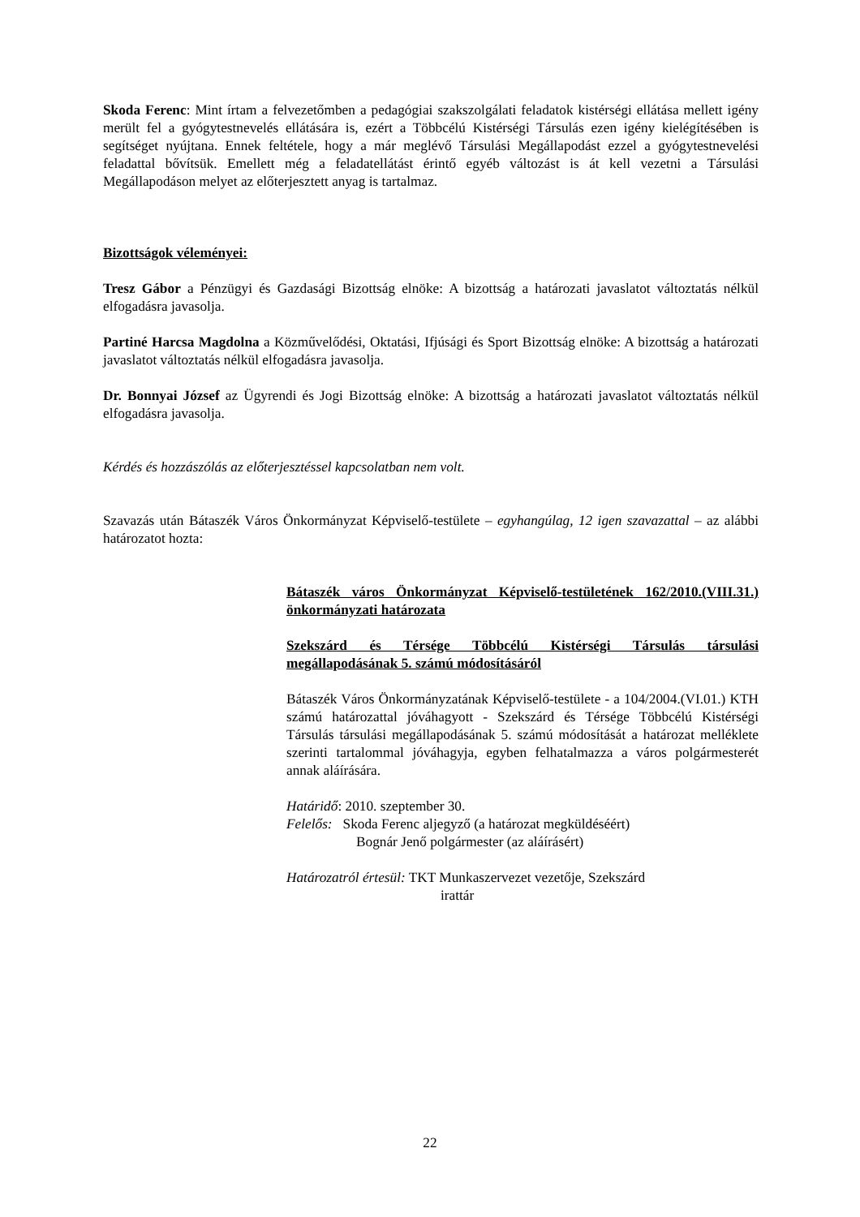Skoda Ferenc: Mint írtam a felvezetőmben a pedagógiai szakszolgálati feladatok kistérségi ellátása mellett igény merült fel a gyógytestnevelés ellátására is, ezért a Többcélú Kistérségi Társulás ezen igény kielégítésében is segítséget nyújtana. Ennek feltétele, hogy a már meglévő Társulási Megállapodást ezzel a gyógytestnevelési feladattal bővítsük. Emellett még a feladatellátást érintő egyéb változást is át kell vezetni a Társulási Megállapodáson melyet az előterjesztett anyag is tartalmaz.
Bizottságok véleményei:
Tresz Gábor a Pénzügyi és Gazdasági Bizottság elnöke: A bizottság a határozati javaslatot változtatás nélkül elfogadásra javasolja.
Partiné Harcsa Magdolna a Közművelődési, Oktatási, Ifjúsági és Sport Bizottság elnöke: A bizottság a határozati javaslatot változtatás nélkül elfogadásra javasolja.
Dr. Bonnyai József az Ügyrendi és Jogi Bizottság elnöke: A bizottság a határozati javaslatot változtatás nélkül elfogadásra javasolja.
Kérdés és hozzászólás az előterjesztéssel kapcsolatban nem volt.
Szavazás után Bátaszék Város Önkormányzat Képviselő-testülete – egyhangúlag, 12 igen szavazattal – az alábbi határozatot hozta:
Bátaszék város Önkormányzat Képviselő-testületének 162/2010.(VIII.31.) önkormányzati határozata
Szekszárd és Térsége Többcélú Kistérségi Társulás társulási megállapodásának 5. számú módosításáról
Bátaszék Város Önkormányzatának Képviselő-testülete - a 104/2004.(VI.01.) KTH számú határozattal jóváhagyott - Szekszárd és Térsége Többcélú Kistérségi Társulás társulási megállapodásának 5. számú módosítását a határozat melléklete szerinti tartalommal jóváhagyja, egyben felhatalmazza a város polgármesterét annak aláírására.
Határidő: 2010. szeptember 30.
Felelős: Skoda Ferenc aljegyző (a határozat megküldéséért)
Bognár Jenő polgármester (az aláírásért)
Határozatról értesül: TKT Munkaszervezet vezetője, Szekszárd
irattár
22